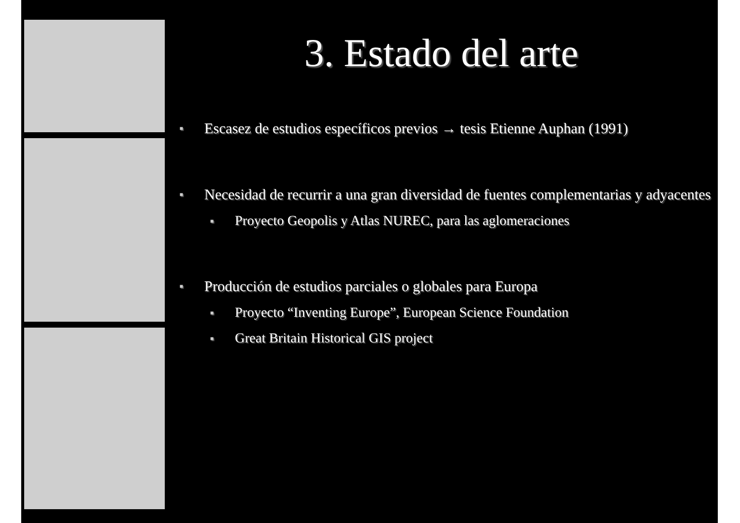3. Estado del arte
■ Escasez de estudios específicos previos → tesis Etienne Auphan (1991)
■ Necesidad de recurrir a una gran diversidad de fuentes complementarias y adyacentes
■ Proyecto Geopolis y Atlas NUREC, para las aglomeraciones
■ Producción de estudios parciales o globales para Europa
■ Proyecto “Inventing Europe”, European Science Foundation
■ Great Britain Historical GIS project